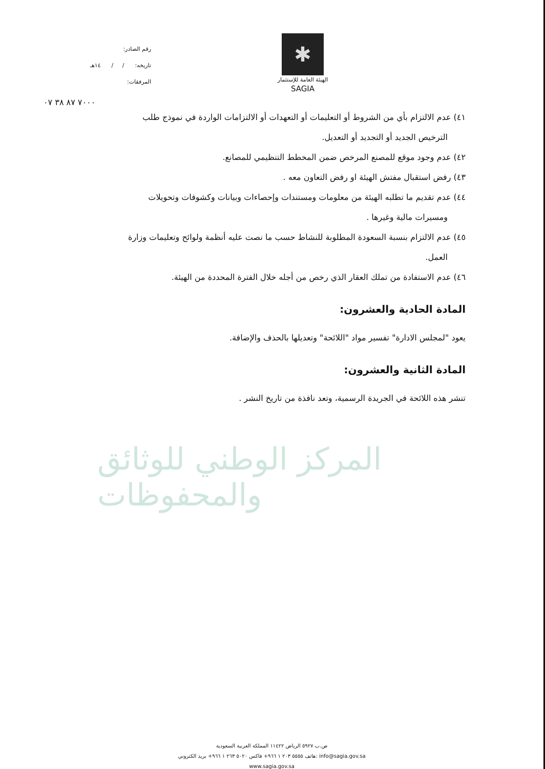✱
الهيئة العامة للإستثمار
SAGIA
رقم الصادر:
تاريخه: / / ١٤هـ
المرفقات:
٧٠٠٠ ٨٧ ٣٨ ٠٧
٤١) عدم الالتزام بأي من الشروط أو التعليمات أو التعهدات أو الالتزامات الواردة في نموذج طلب
الترخيص الجديد أو التجديد أو التعديل.
٤٢) عدم وجود موقع للمصنع المرخص ضمن المخطط التنظيمي للمصانع.
٤٣) رفض استقبال مفتش الهيئة او رفض التعاون معه .
٤٤) عدم تقديم ما تطلبه الهيئة من معلومات ومستندات وإحصاءات وبيانات وكشوفات وتحويلات
ومسيرات مالية وغيرها .
٤٥) عدم الالتزام بنسبة السعودة المطلوبة للنشاط حسب ما نصت عليه أنظمة ولوائح وتعليمات وزارة
العمل.
٤٦) عدم الاستفادة من تملك العقار الذي رخص من أجله خلال الفترة المحددة من الهيئة.
المادة الحادية والعشرون:
يعود "لمجلس الادارة" تفسير مواد "اللائحة" وتعديلها بالحذف والإضافة.
المادة الثانية والعشرون:
تنشر هذه اللائحة في الجريدة الرسمية، وتعد نافذة من تاريخ النشر .
المركز الوطني للوثائق والمحفوظات
ص.ب ٥٩٢٧ الرياض ١١٤٢٢ المملكة العربية السعودية
هاتف ٥٥٥٥ ٢٠٣ ١ ٩٦٦+ فاكس ٥٠٢٠ ٢٦٣ ١ ٩٦٦+ بريد الكتروني: info@sagia.gov.sa
www.sagia.gov.sa